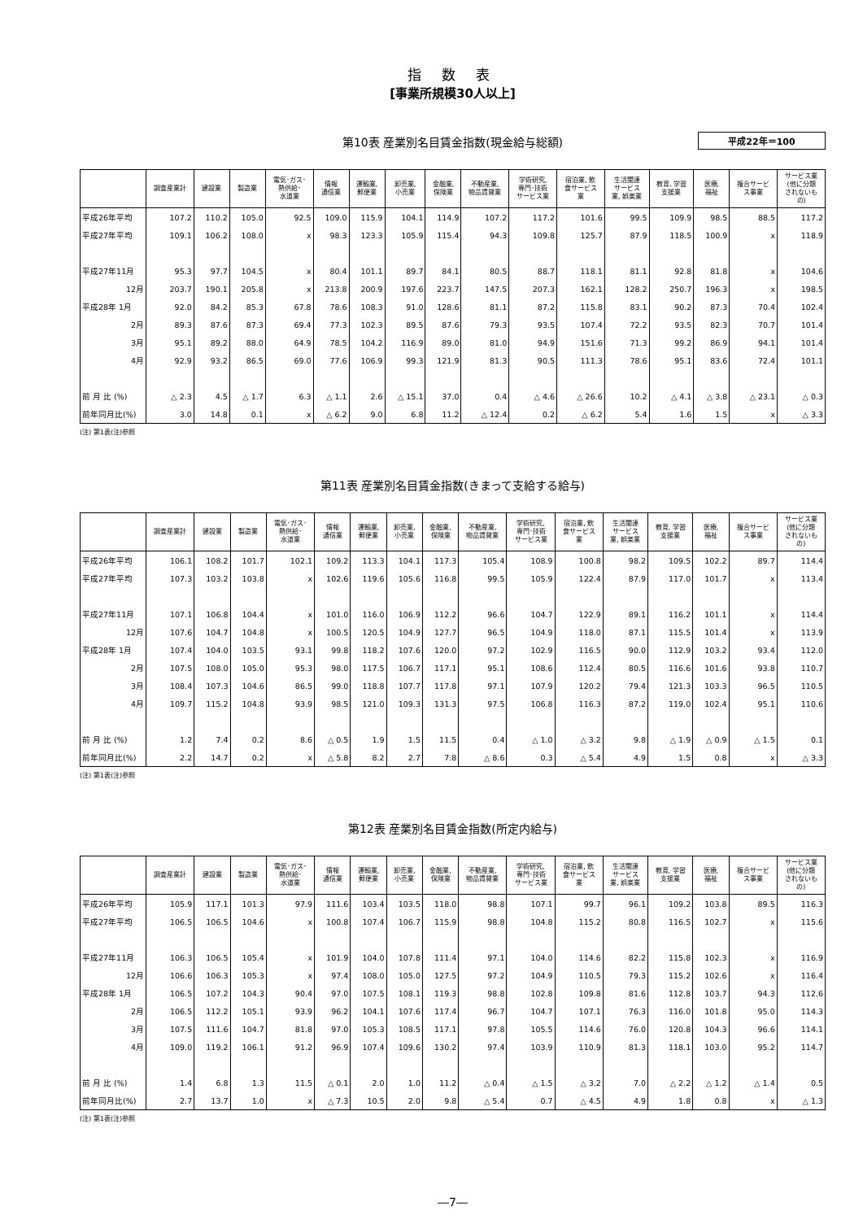指 数 表
[事業所規模30人以上]
第10表 産業別名目賃金指数(現金給与総額) 平成22年＝100
| | 調査産業計 | 建設業 | 製造業 | 電気･ガス･ 熱供給･ 水道業 | 情報 通信業 | 運輸業, 郵便業 | 卸売業, 小売業 | 金融業, 保険業 | 不動産業, 物品賃貸業 | 学術研究, 専門･技術 サービス業 | 宿泊業, 飲 食サービス 業 | 生活関連 サービス 業, 娯楽業 | 教育, 学習 支援業 | 医療, 福祉 | 複合サービ ス事業 | サービス業 (他に分類 されないも の) |
| --- | --- | --- | --- | --- | --- | --- | --- | --- | --- | --- | --- | --- | --- | --- | --- | --- |
| 平成26年平均 | 107.2 | 110.2 | 105.0 | 92.5 | 109.0 | 115.9 | 104.1 | 114.9 | 107.2 | 117.2 | 101.6 | 99.5 | 109.9 | 98.5 | 88.5 | 117.2 |
| 平成27年平均 | 109.1 | 106.2 | 108.0 | x | 98.3 | 123.3 | 105.9 | 115.4 | 94.3 | 109.8 | 125.7 | 87.9 | 118.5 | 100.9 | x | 118.9 |
| 平成27年11月 | 95.3 | 97.7 | 104.5 | x | 80.4 | 101.1 | 89.7 | 84.1 | 80.5 | 88.7 | 118.1 | 81.1 | 92.8 | 81.8 | x | 104.6 |
| 12月 | 203.7 | 190.1 | 205.8 | x | 213.8 | 200.9 | 197.6 | 223.7 | 147.5 | 207.3 | 162.1 | 128.2 | 250.7 | 196.3 | x | 198.5 |
| 平成28年 1月 | 92.0 | 84.2 | 85.3 | 67.8 | 78.6 | 108.3 | 91.0 | 128.6 | 81.1 | 87.2 | 115.8 | 83.1 | 90.2 | 87.3 | 70.4 | 102.4 |
| 2月 | 89.3 | 87.6 | 87.3 | 69.4 | 77.3 | 102.3 | 89.5 | 87.6 | 79.3 | 93.5 | 107.4 | 72.2 | 93.5 | 82.3 | 70.7 | 101.4 |
| 3月 | 95.1 | 89.2 | 88.0 | 64.9 | 78.5 | 104.2 | 116.9 | 89.0 | 81.0 | 94.9 | 151.6 | 71.3 | 99.2 | 86.9 | 94.1 | 101.4 |
| 4月 | 92.9 | 93.2 | 86.5 | 69.0 | 77.6 | 106.9 | 99.3 | 121.9 | 81.3 | 90.5 | 111.3 | 78.6 | 95.1 | 83.6 | 72.4 | 101.1 |
| 前 月 比 (%) | △ 2.3 | 4.5 | △ 1.7 | 6.3 | △ 1.1 | 2.6 | △ 15.1 | 37.0 | 0.4 | △ 4.6 | △ 26.6 | 10.2 | △ 4.1 | △ 3.8 | △ 23.1 | △ 0.3 |
| 前年同月比(%) | 3.0 | 14.8 | 0.1 | x | △ 6.2 | 9.0 | 6.8 | 11.2 | △ 12.4 | 0.2 | △ 6.2 | 5.4 | 1.6 | 1.5 | x | △ 3.3 |
(注) 第1表(注)参照
第11表 産業別名目賃金指数(きまって支給する給与)
| | 調査産業計 | 建設業 | 製造業 | 電気･ガス･ 熱供給･ 水道業 | 情報 通信業 | 運輸業, 郵便業 | 卸売業, 小売業 | 金融業, 保険業 | 不動産業, 物品賃貸業 | 学術研究, 専門･技術 サービス業 | 宿泊業, 飲 食サービス 業 | 生活関連 サービス 業, 娯楽業 | 教育, 学習 支援業 | 医療, 福祉 | 複合サービ ス事業 | サービス業 (他に分類 されないも の) |
| --- | --- | --- | --- | --- | --- | --- | --- | --- | --- | --- | --- | --- | --- | --- | --- | --- |
| 平成26年平均 | 106.1 | 108.2 | 101.7 | 102.1 | 109.2 | 113.3 | 104.1 | 117.3 | 105.4 | 108.9 | 100.8 | 98.2 | 109.5 | 102.2 | 89.7 | 114.4 |
| 平成27年平均 | 107.3 | 103.2 | 103.8 | x | 102.6 | 119.6 | 105.6 | 116.8 | 99.5 | 105.9 | 122.4 | 87.9 | 117.0 | 101.7 | x | 113.4 |
| 平成27年11月 | 107.1 | 106.8 | 104.4 | x | 101.0 | 116.0 | 106.9 | 112.2 | 96.6 | 104.7 | 122.9 | 89.1 | 116.2 | 101.1 | x | 114.4 |
| 12月 | 107.6 | 104.7 | 104.8 | x | 100.5 | 120.5 | 104.9 | 127.7 | 96.5 | 104.9 | 118.0 | 87.1 | 115.5 | 101.4 | x | 113.9 |
| 平成28年 1月 | 107.4 | 104.0 | 103.5 | 93.1 | 99.8 | 118.2 | 107.6 | 120.0 | 97.2 | 102.9 | 116.5 | 90.0 | 112.9 | 103.2 | 93.4 | 112.0 |
| 2月 | 107.5 | 108.0 | 105.0 | 95.3 | 98.0 | 117.5 | 106.7 | 117.1 | 95.1 | 108.6 | 112.4 | 80.5 | 116.6 | 101.6 | 93.8 | 110.7 |
| 3月 | 108.4 | 107.3 | 104.6 | 86.5 | 99.0 | 118.8 | 107.7 | 117.8 | 97.1 | 107.9 | 120.2 | 79.4 | 121.3 | 103.3 | 96.5 | 110.5 |
| 4月 | 109.7 | 115.2 | 104.8 | 93.9 | 98.5 | 121.0 | 109.3 | 131.3 | 97.5 | 106.8 | 116.3 | 87.2 | 119.0 | 102.4 | 95.1 | 110.6 |
| 前 月 比 (%) | 1.2 | 7.4 | 0.2 | 8.6 | △ 0.5 | 1.9 | 1.5 | 11.5 | 0.4 | △ 1.0 | △ 3.2 | 9.8 | △ 1.9 | △ 0.9 | △ 1.5 | 0.1 |
| 前年同月比(%) | 2.2 | 14.7 | 0.2 | x | △ 5.8 | 8.2 | 2.7 | 7.8 | △ 8.6 | 0.3 | △ 5.4 | 4.9 | 1.5 | 0.8 | x | △ 3.3 |
(注) 第1表(注)参照
第12表 産業別名目賃金指数(所定内給与)
| | 調査産業計 | 建設業 | 製造業 | 電気･ガス･ 熱供給･ 水道業 | 情報 通信業 | 運輸業, 郵便業 | 卸売業, 小売業 | 金融業, 保険業 | 不動産業, 物品賃貸業 | 学術研究, 専門･技術 サービス業 | 宿泊業, 飲 食サービス 業 | 生活関連 サービス 業, 娯楽業 | 教育, 学習 支援業 | 医療, 福祉 | 複合サービ ス事業 | サービス業 (他に分類 されないも の) |
| --- | --- | --- | --- | --- | --- | --- | --- | --- | --- | --- | --- | --- | --- | --- | --- | --- |
| 平成26年平均 | 105.9 | 117.1 | 101.3 | 97.9 | 111.6 | 103.4 | 103.5 | 118.0 | 98.8 | 107.1 | 99.7 | 96.1 | 109.2 | 103.8 | 89.5 | 116.3 |
| 平成27年平均 | 106.5 | 106.5 | 104.6 | x | 100.8 | 107.4 | 106.7 | 115.9 | 98.8 | 104.8 | 115.2 | 80.8 | 116.5 | 102.7 | x | 115.6 |
| 平成27年11月 | 106.3 | 106.5 | 105.4 | x | 101.9 | 104.0 | 107.8 | 111.4 | 97.1 | 104.0 | 114.6 | 82.2 | 115.8 | 102.3 | x | 116.9 |
| 12月 | 106.6 | 106.3 | 105.3 | x | 97.4 | 108.0 | 105.0 | 127.5 | 97.2 | 104.9 | 110.5 | 79.3 | 115.2 | 102.6 | x | 116.4 |
| 平成28年 1月 | 106.5 | 107.2 | 104.3 | 90.4 | 97.0 | 107.5 | 108.1 | 119.3 | 98.8 | 102.8 | 109.8 | 81.6 | 112.8 | 103.7 | 94.3 | 112.6 |
| 2月 | 106.5 | 112.2 | 105.1 | 93.9 | 96.2 | 104.1 | 107.6 | 117.4 | 96.7 | 104.7 | 107.1 | 76.3 | 116.0 | 101.8 | 95.0 | 114.3 |
| 3月 | 107.5 | 111.6 | 104.7 | 81.8 | 97.0 | 105.3 | 108.5 | 117.1 | 97.8 | 105.5 | 114.6 | 76.0 | 120.8 | 104.3 | 96.6 | 114.1 |
| 4月 | 109.0 | 119.2 | 106.1 | 91.2 | 96.9 | 107.4 | 109.6 | 130.2 | 97.4 | 103.9 | 110.9 | 81.3 | 118.1 | 103.0 | 95.2 | 114.7 |
| 前 月 比 (%) | 1.4 | 6.8 | 1.3 | 11.5 | △ 0.1 | 2.0 | 1.0 | 11.2 | △ 0.4 | △ 1.5 | △ 3.2 | 7.0 | △ 2.2 | △ 1.2 | △ 1.4 | 0.5 |
| 前年同月比(%) | 2.7 | 13.7 | 1.0 | x | △ 7.3 | 10.5 | 2.0 | 9.8 | △ 5.4 | 0.7 | △ 4.5 | 4.9 | 1.8 | 0.8 | x | △ 1.3 |
(注) 第1表(注)参照
―7―